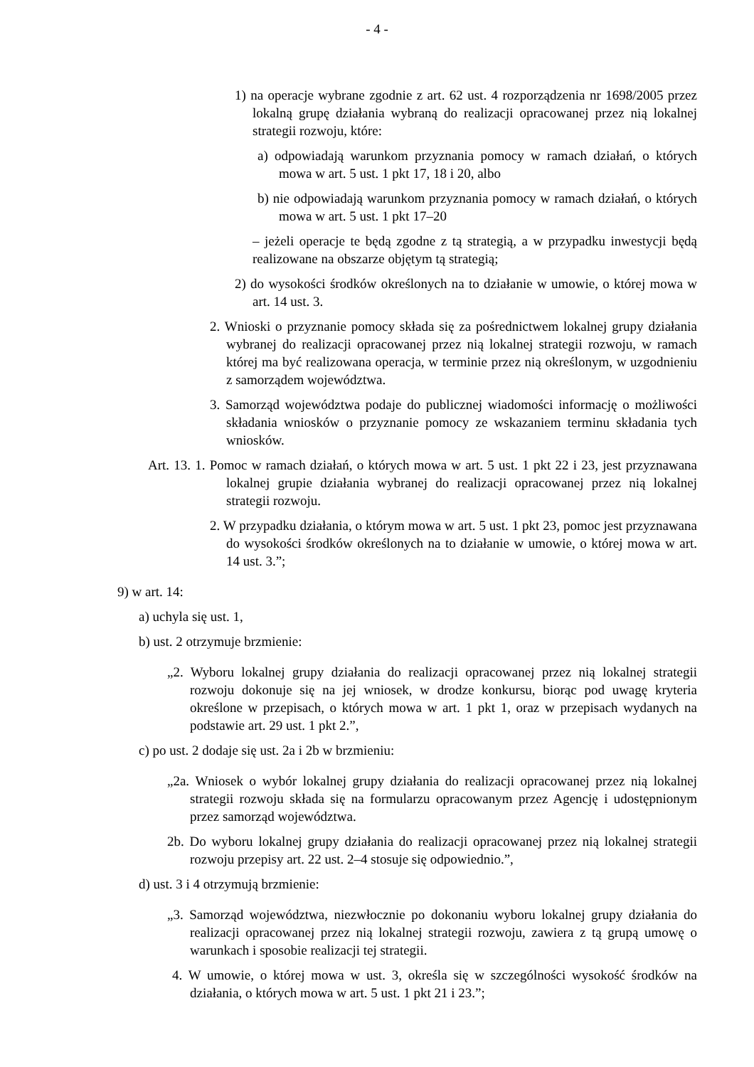- 4 -
1) na operacje wybrane zgodnie z art. 62 ust. 4 rozporządzenia nr 1698/2005 przez lokalną grupę działania wybraną do realizacji opracowanej przez nią lokalnej strategii rozwoju, które:
a) odpowiadają warunkom przyznania pomocy w ramach działań, o których mowa w art. 5 ust. 1 pkt 17, 18 i 20, albo
b) nie odpowiadają warunkom przyznania pomocy w ramach działań, o których mowa w art. 5 ust. 1 pkt 17–20
– jeżeli operacje te będą zgodne z tą strategią, a w przypadku inwestycji będą realizowane na obszarze objętym tą strategią;
2) do wysokości środków określonych na to działanie w umowie, o której mowa w art. 14 ust. 3.
2. Wnioski o przyznanie pomocy składa się za pośrednictwem lokalnej grupy działania wybranej do realizacji opracowanej przez nią lokalnej strategii rozwoju, w ramach której ma być realizowana operacja, w terminie przez nią określonym, w uzgodnieniu z samorządem województwa.
3. Samorząd województwa podaje do publicznej wiadomości informację o możliwości składania wniosków o przyznanie pomocy ze wskazaniem terminu składania tych wniosków.
Art. 13. 1. Pomoc w ramach działań, o których mowa w art. 5 ust. 1 pkt 22 i 23, jest przyznawana lokalnej grupie działania wybranej do realizacji opracowanej przez nią lokalnej strategii rozwoju.
2. W przypadku działania, o którym mowa w art. 5 ust. 1 pkt 23, pomoc jest przyznawana do wysokości środków określonych na to działanie w umowie, o której mowa w art. 14 ust. 3.”;
9) w art. 14:
a) uchyla się ust. 1,
b) ust. 2 otrzymuje brzmienie:
„2. Wyboru lokalnej grupy działania do realizacji opracowanej przez nią lokalnej strategii rozwoju dokonuje się na jej wniosek, w drodze konkursu, biorąc pod uwagę kryteria określone w przepisach, o których mowa w art. 1 pkt 1, oraz w przepisach wydanych na podstawie art. 29 ust. 1 pkt 2.”,
c) po ust. 2 dodaje się ust. 2a i 2b w brzmieniu:
„2a. Wniosek o wybór lokalnej grupy działania do realizacji opracowanej przez nią lokalnej strategii rozwoju składa się na formularzu opracowanym przez Agencję i udostępnionym przez samorząd województwa.
2b. Do wyboru lokalnej grupy działania do realizacji opracowanej przez nią lokalnej strategii rozwoju przepisy art. 22 ust. 2–4 stosuje się odpowiednio.”,
d) ust. 3 i 4 otrzymują brzmienie:
„3. Samorząd województwa, niezwłocznie po dokonaniu wyboru lokalnej grupy działania do realizacji opracowanej przez nią lokalnej strategii rozwoju, zawiera z tą grupą umowę o warunkach i sposobie realizacji tej strategii.
4. W umowie, o której mowa w ust. 3, określa się w szczególności wysokość środków na działania, o których mowa w art. 5 ust. 1 pkt 21 i 23.”;